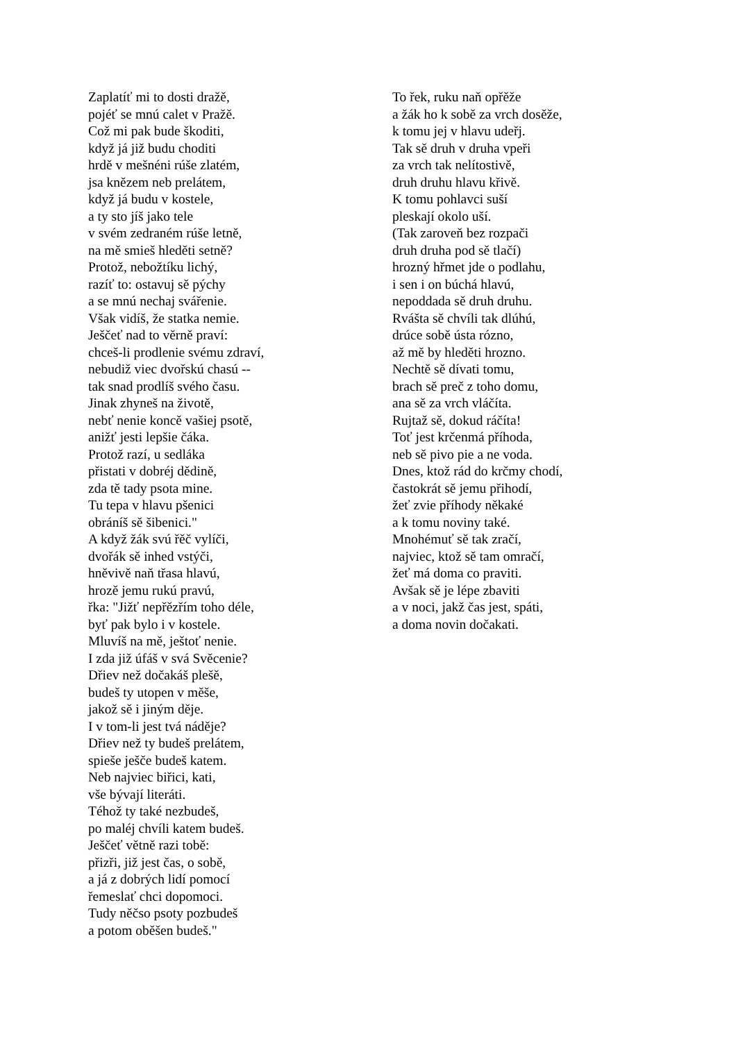Zaplatíť mi to dosti dražě,
pojéť se mnú calet v Pražě.
Což mi pak bude škoditi,
když já již budu choditi
hrdě v mešnéni rúše zlatém,
jsa knězem neb prelátem,
když já budu v kostele,
a ty sto jíš jako tele
v svém zedraném rúše letně,
na mě smieš hleděti setně?
Protož, nebožtíku lichý,
razíť to: ostavuj sě pýchy
a se mnú nechaj svářenie.
Však vidíš, že statka nemie.
Ješčeť nad to věrně praví:
chceš-li prodlenie svému zdraví,
nebudiž viec dvořskú chasú --
tak snad prodlíš svého času.
Jinak zhyneš na životě,
nebť nenie koncě vašiej psotě,
anižť jesti lepšie čáka.
Protož razí, u sedláka
přistati v dobréj dědině,
zda tě tady psota mine.
Tu tepa v hlavu pšenici
obráníš sě šibenici."
A když žák svú řěč vylíči,
dvořák sě inhed vstýči,
hněvivě naň třasa hlavú,
hrozě jemu rukú pravú,
řka: "Jižť nepřězřím toho déle,
byť pak bylo i v kostele.
Mluvíš na mě, ještoť nenie.
I zda již úfáš v svá Svěcenie?
Dřiev než dočakáš plešě,
budeš ty utopen v měše,
jakož sě i jiným děje.
I v tom-li jest tvá náděje?
Dřiev než ty budeš prelátem,
spieše ješče budeš katem.
Neb najviec biřici, kati,
vše bývají literáti.
Téhož ty také nezbudeš,
po maléj chvíli katem budeš.
Ješčeť větně razi tobě:
přizři, již jest čas, o sobě,
a já z dobrých lidí pomocí
řemeslať chci dopomoci.
Tudy něčso psoty pozbudeš
a potom oběšen budeš."
To řek, ruku naň opřěže
a žák ho k sobě za vrch dosěže,
k tomu jej v hlavu udeřj.
Tak sě druh v druha vpeři
za vrch tak nelítostivě,
druh druhu hlavu křivě.
K tomu pohlavci suší
pleskají okolo uší.
(Tak zaroveň bez rozpači
druh druha pod sě tlačí)
hrozný hřmet jde o podlahu,
i sen i on búchá hlavú,
nepoddada sě druh druhu.
Rvášta sě chvíli tak dlúhú,
drúce sobě ústa rózno,
až mě by hleděti hrozno.
Nechtě sě dívati tomu,
brach sě preč z toho domu,
ana sě za vrch vláčíta.
Rujtaž sě, dokud ráčíta!
Toť jest krčenmá příhoda,
neb sě pivo pie a ne voda.
Dnes, ktož rád do krčmy chodí,
častokrát sě jemu přihodí,
žeť zvie příhody někaké
a k tomu noviny také.
Mnohémuť sě tak zračí,
najviec, ktož sě tam omračí,
žeť má doma co praviti.
Avšak sě je lépe zbaviti
a v noci, jakž čas jest, spáti,
a doma novin dočakati.